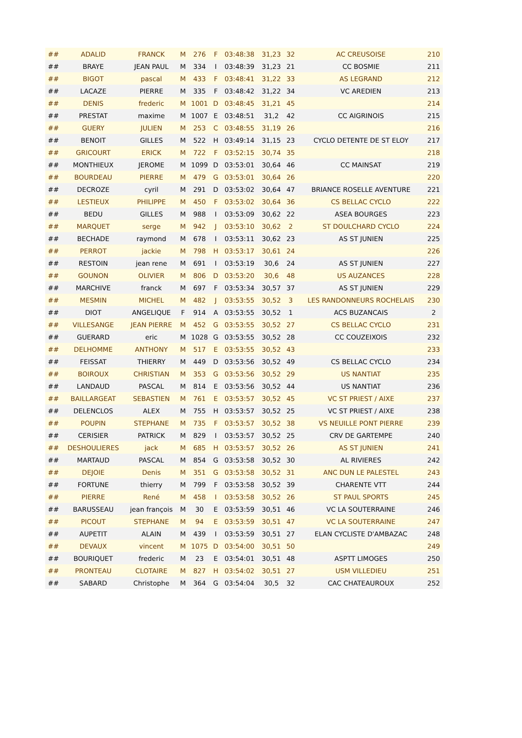| ## | ADALID | FRANCK | M | 276 | F | 03:48:38 | 31,23 | 32 | AC CREUSOISE | 210 |
| ## | BRAYE | JEAN PAUL | M | 334 | I | 03:48:39 | 31,23 | 21 | CC BOSMIE | 211 |
| ## | BIGOT | pascal | M | 433 | F | 03:48:41 | 31,22 | 33 | AS LEGRAND | 212 |
| ## | LACAZE | PIERRE | M | 335 | F | 03:48:42 | 31,22 | 34 | VC AREDIEN | 213 |
| ## | DENIS | frederic | M | 1001 | D | 03:48:45 | 31,21 | 45 | | 214 |
| ## | PRESTAT | maxime | M | 1007 | E | 03:48:51 | 31,2 | 42 | CC AIGRINOIS | 215 |
| ## | GUERY | JULIEN | M | 253 | C | 03:48:55 | 31,19 | 26 | | 216 |
| ## | BENOIT | GILLES | M | 522 | H | 03:49:14 | 31,15 | 23 | CYCLO DETENTE DE ST ELOY | 217 |
| ## | GRICOURT | ERICK | M | 722 | F | 03:52:15 | 30,74 | 35 | | 218 |
| ## | MONTHIEUX | JEROME | M | 1099 | D | 03:53:01 | 30,64 | 46 | CC MAINSAT | 219 |
| ## | BOURDEAU | PIERRE | M | 479 | G | 03:53:01 | 30,64 | 26 | | 220 |
| ## | DECROZE | cyril | M | 291 | D | 03:53:02 | 30,64 | 47 | BRIANCE ROSELLE AVENTURE | 221 |
| ## | LESTIEUX | PHILIPPE | M | 450 | F | 03:53:02 | 30,64 | 36 | CS BELLAC CYCLO | 222 |
| ## | BEDU | GILLES | M | 988 | I | 03:53:09 | 30,62 | 22 | ASEA BOURGES | 223 |
| ## | MARQUET | serge | M | 942 | J | 03:53:10 | 30,62 | 2 | ST DOULCHARD CYCLO | 224 |
| ## | BECHADE | raymond | M | 678 | I | 03:53:11 | 30,62 | 23 | AS ST JUNIEN | 225 |
| ## | PERROT | jackie | M | 798 | H | 03:53:17 | 30,61 | 24 | | 226 |
| ## | RESTOIN | jean rene | M | 691 | I | 03:53:19 | 30,6 | 24 | AS ST JUNIEN | 227 |
| ## | GOUNON | OLIVIER | M | 806 | D | 03:53:20 | 30,6 | 48 | US AUZANCES | 228 |
| ## | MARCHIVE | franck | M | 697 | F | 03:53:34 | 30,57 | 37 | AS ST JUNIEN | 229 |
| ## | MESMIN | MICHEL | M | 482 | J | 03:53:55 | 30,52 | 3 | LES RANDONNEURS ROCHELAIS | 230 |
| ## | DIOT | ANGELIQUE | F | 914 | A | 03:53:55 | 30,52 | 1 | ACS BUZANCAIS | 2 |
| ## | VILLESANGE | JEAN PIERRE | M | 452 | G | 03:53:55 | 30,52 | 27 | CS BELLAC CYCLO | 231 |
| ## | GUERARD | eric | M | 1028 | G | 03:53:55 | 30,52 | 28 | CC COUZEIXOIS | 232 |
| ## | DELHOMME | ANTHONY | M | 517 | E | 03:53:55 | 30,52 | 43 | | 233 |
| ## | FEISSAT | THIERRY | M | 449 | D | 03:53:56 | 30,52 | 49 | CS BELLAC CYCLO | 234 |
| ## | BOIROUX | CHRISTIAN | M | 353 | G | 03:53:56 | 30,52 | 29 | US NANTIAT | 235 |
| ## | LANDAUD | PASCAL | M | 814 | E | 03:53:56 | 30,52 | 44 | US NANTIAT | 236 |
| ## | BAILLARGEAT | SEBASTIEN | M | 761 | E | 03:53:57 | 30,52 | 45 | VC ST PRIEST / AIXE | 237 |
| ## | DELENCLOS | ALEX | M | 755 | H | 03:53:57 | 30,52 | 25 | VC ST PRIEST / AIXE | 238 |
| ## | POUPIN | STEPHANE | M | 735 | F | 03:53:57 | 30,52 | 38 | VS NEUILLE PONT PIERRE | 239 |
| ## | CERISIER | PATRICK | M | 829 | I | 03:53:57 | 30,52 | 25 | CRV DE GARTEMPE | 240 |
| ## | DESHOULIERES | jack | M | 685 | H | 03:53:57 | 30,52 | 26 | AS ST JUNIEN | 241 |
| ## | MARTAUD | PASCAL | M | 854 | G | 03:53:58 | 30,52 | 30 | AL RIVIERES | 242 |
| ## | DEJOIE | Denis | M | 351 | G | 03:53:58 | 30,52 | 31 | ANC DUN LE PALESTEL | 243 |
| ## | FORTUNE | thierry | M | 799 | F | 03:53:58 | 30,52 | 39 | CHARENTE VTT | 244 |
| ## | PIERRE | René | M | 458 | I | 03:53:58 | 30,52 | 26 | ST PAUL SPORTS | 245 |
| ## | BARUSSEAU | jean françois | M | 30 | E | 03:53:59 | 30,51 | 46 | VC LA SOUTERRAINE | 246 |
| ## | PICOUT | STEPHANE | M | 94 | E | 03:53:59 | 30,51 | 47 | VC LA SOUTERRAINE | 247 |
| ## | AUPETIT | ALAIN | M | 439 | I | 03:53:59 | 30,51 | 27 | ELAN CYCLISTE D'AMBAZAC | 248 |
| ## | DEVAUX | vincent | M | 1075 | D | 03:54:00 | 30,51 | 50 | | 249 |
| ## | BOURIQUET | frederic | M | 23 | E | 03:54:01 | 30,51 | 48 | ASPTT LIMOGES | 250 |
| ## | PRONTEAU | CLOTAIRE | M | 827 | H | 03:54:02 | 30,51 | 27 | USM VILLEDIEU | 251 |
| ## | SABARD | Christophe | M | 364 | G | 03:54:04 | 30,5 | 32 | CAC CHATEAUROUX | 252 |